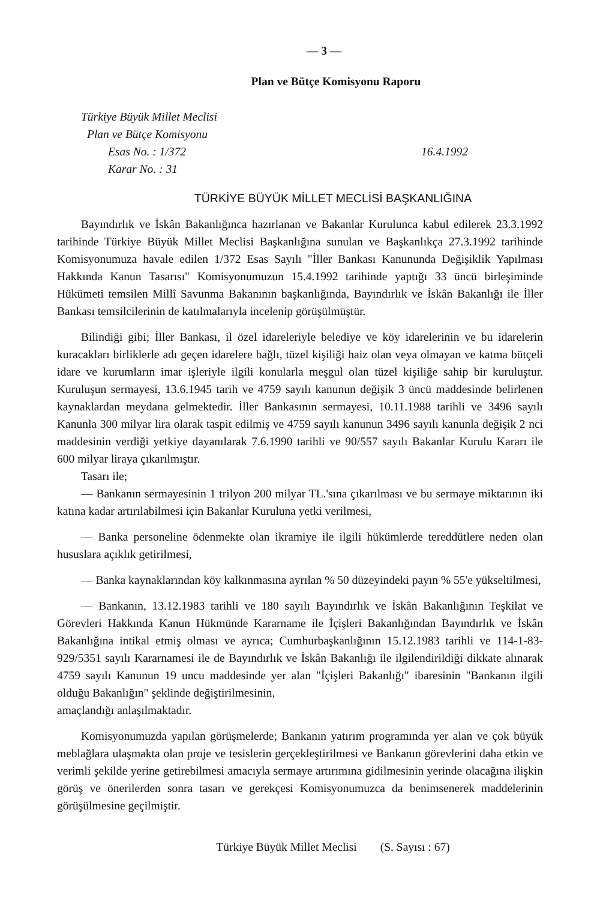— 3 —
Plan ve Bütçe Komisyonu Raporu
Türkiye Büyük Millet Meclisi
Plan ve Bütçe Komisyonu
Esas No. : 1/372 16.4.1992
Karar No. : 31
TÜRKİYE BÜYÜK MİLLET MECLİSİ BAŞKANLIĞINA
Bayındırlık ve İskân Bakanlığınca hazırlanan ve Bakanlar Kurulunca kabul edilerek 23.3.1992 tarihinde Türkiye Büyük Millet Meclisi Başkanlığına sunulan ve Başkanlıkça 27.3.1992 tarihinde Komisyonumuza havale edilen 1/372 Esas Sayılı "İller Bankası Kanununda Değişiklik Yapılması Hakkında Kanun Tasarısı" Komisyonumuzun 15.4.1992 tarihinde yaptığı 33 üncü birleşiminde Hükümeti temsilen Millî Savunma Bakanının başkanlığında, Bayındırlık ve İskân Bakanlığı ile İller Bankası temsilcilerinin de katılmalarıyla incelenip görüşülmüştür.
Bilindiği gibi; İller Bankası, il özel idareleriyle belediye ve köy idarelerinin ve bu idarelerin kuracakları birliklerle adı geçen idarelere bağlı, tüzel kişiliği haiz olan veya olmayan ve katma bütçeli idare ve kurumların imar işleriyle ilgili konularla meşgul olan tüzel kişiliğe sahip bir kuruluştur. Kuruluşun sermayesi, 13.6.1945 tarih ve 4759 sayılı kanunun değişik 3 üncü maddesinde belirlenen kaynaklardan meydana gelmektedir. İller Bankasının sermayesi, 10.11.1988 tarihli ve 3496 sayılı Kanunla 300 milyar lira olarak taspit edilmiş ve 4759 sayılı kanunun 3496 sayılı kanunla değişik 2 nci maddesinin verdiği yetkiye dayanılarak 7.6.1990 tarihli ve 90/557 sayılı Bakanlar Kurulu Kararı ile 600 milyar liraya çıkarılmıştır.
Tasarı ile;
— Bankanın sermayesinin 1 trilyon 200 milyar TL.'sına çıkarılması ve bu sermaye miktarının iki katına kadar artırılabilmesi için Bakanlar Kuruluna yetki verilmesi,
— Banka personeline ödenmekte olan ikramiye ile ilgili hükümlerde tereddütlere neden olan hususlara açıklık getirilmesi,
— Banka kaynaklarından köy kalkınmasına ayrılan % 50 düzeyindeki payın % 55'e yükseltilmesi,
— Bankanın, 13.12.1983 tarihli ve 180 sayılı Bayındırlık ve İskân Bakanlığının Teşkilat ve Görevleri Hakkında Kanun Hükmünde Kararname ile İçişleri Bakanlığından Bayındırlık ve İskân Bakanlığına intikal etmiş olması ve ayrıca; Cumhurbaşkanlığının 15.12.1983 tarihli ve 114-1-83-929/5351 sayılı Kararnamesi ile de Bayındırlık ve İskân Bakanlığı ile ilgilendirildiği dikkate alınarak 4759 sayılı Kanunun 19 uncu maddesinde yer alan "İçişleri Bakanlığı" ibaresinin "Bankanın ilgili olduğu Bakanlığın" şeklinde değiştirilmesinin,
amaçlandığı anlaşılmaktadır.
Komisyonumuzda yapılan görüşmelerde; Bankanın yatırım programında yer alan ve çok büyük meblağlara ulaşmakta olan proje ve tesislerin gerçekleştirilmesi ve Bankanın görevlerini daha etkin ve verimli şekilde yerine getirebilmesi amacıyla sermaye artırımına gidilmesinin yerinde olacağına ilişkin görüş ve önerilerden sonra tasarı ve gerekçesi Komisyonumuzca da benimsenerek maddelerinin görüşülmesine geçilmiştir.
Türkiye Büyük Millet Meclisi (S. Sayısı : 67)